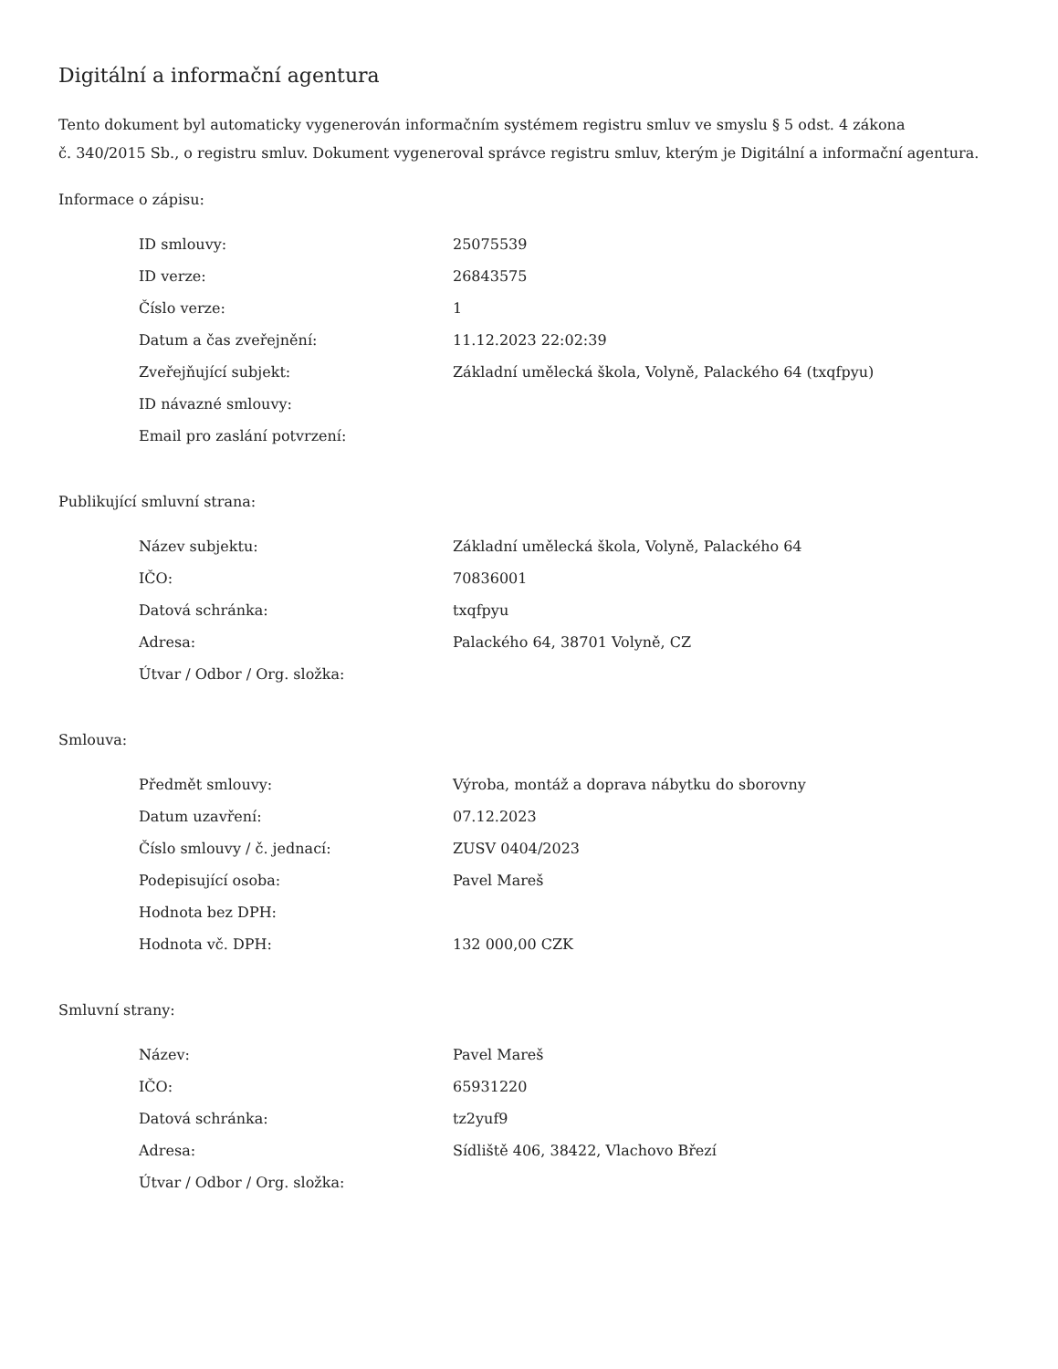Digitální a informační agentura
Tento dokument byl automaticky vygenerován informačním systémem registru smluv ve smyslu § 5 odst. 4 zákona
č. 340/2015 Sb., o registru smluv. Dokument vygeneroval správce registru smluv, kterým je Digitální a informační agentura.
Informace o zápisu:
| ID smlouvy: | 25075539 |
| ID verze: | 26843575 |
| Číslo verze: | 1 |
| Datum a čas zveřejnění: | 11.12.2023 22:02:39 |
| Zveřejňující subjekt: | Základní umělecká škola, Volyně, Palackého 64 (txqfpyu) |
| ID návazné smlouvy: | |
| Email pro zaslání potvrzení: | |
Publikující smluvní strana:
| Název subjektu: | Základní umělecká škola, Volyně, Palackého 64 |
| IČO: | 70836001 |
| Datová schránka: | txqfpyu |
| Adresa: | Palackého 64, 38701 Volyně, CZ |
| Útvar / Odbor / Org. složka: | |
Smlouva:
| Předmět smlouvy: | Výroba, montáž a doprava nábytku do sborovny |
| Datum uzavření: | 07.12.2023 |
| Číslo smlouvy / č. jednací: | ZUSV 0404/2023 |
| Podepisující osoba: | Pavel Mareš |
| Hodnota bez DPH: | |
| Hodnota vč. DPH: | 132 000,00 CZK |
Smluvní strany:
| Název: | Pavel Mareš |
| IČO: | 65931220 |
| Datová schránka: | tz2yuf9 |
| Adresa: | Sídliště 406, 38422, Vlachovo Březí |
| Útvar / Odbor / Org. složka: | |